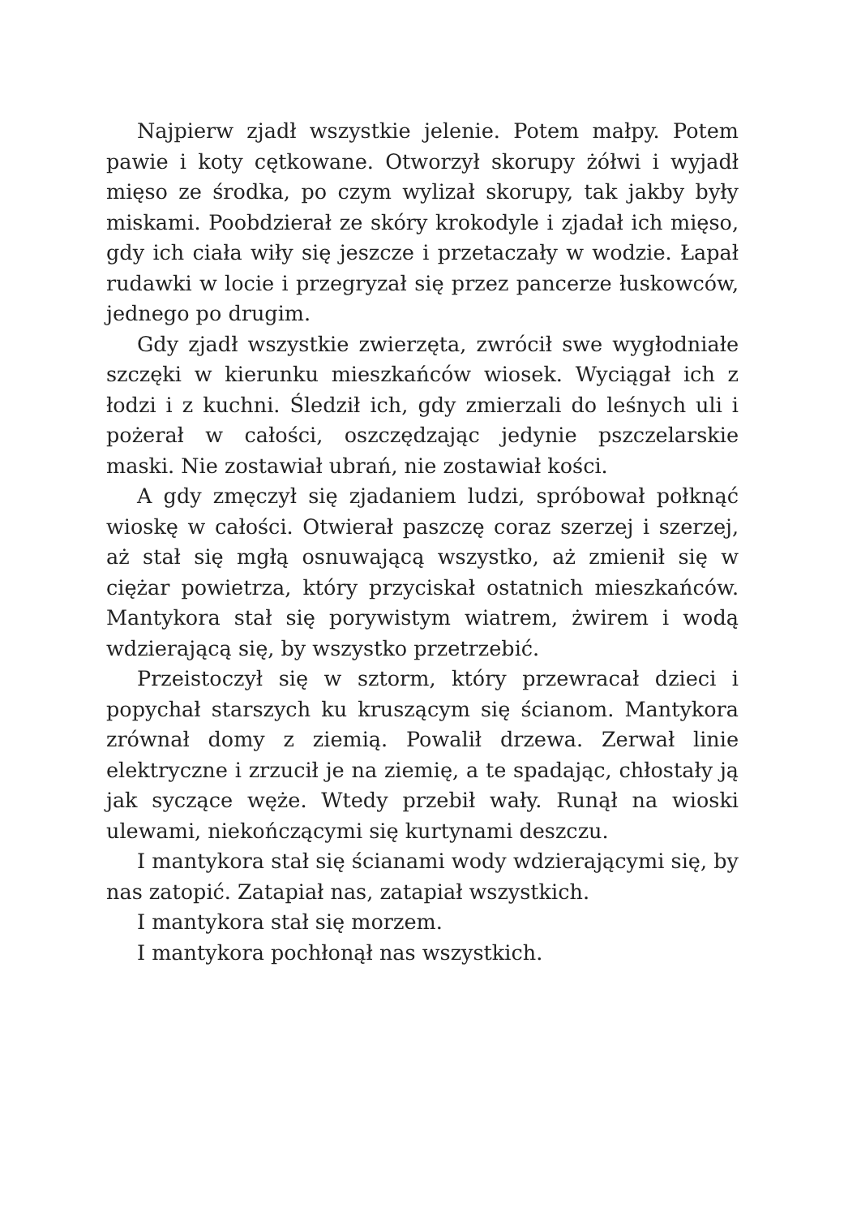Najpierw zjadł wszystkie jelenie. Potem małpy. Potem pawie i koty cętkowane. Otworzył skorupy żółwi i wyjadł mięso ze środka, po czym wylizał skorupy, tak jakby były miskami. Poobdzierał ze skóry krokodyle i zjadał ich mięso, gdy ich ciała wiły się jeszcze i przetaczały w wodzie. Łapał rudawki w locie i przegryzał się przez pancerze łuskowców, jednego po drugim.
Gdy zjadł wszystkie zwierzęta, zwrócił swe wygłodniałe szczęki w kierunku mieszkańców wiosek. Wyciągał ich z łodzi i z kuchni. Śledził ich, gdy zmierzali do leśnych uli i pożerał w całości, oszczędzając jedynie pszczelarskie maski. Nie zostawiał ubrań, nie zostawiał kości.
A gdy zmęczył się zjadaniem ludzi, spróbował połknąć wioskę w całości. Otwierał paszczę coraz szerzej i szerzej, aż stał się mgłą osnuwającą wszystko, aż zmienił się w ciężar powietrza, który przyciskał ostatnich mieszkańców. Mantykora stał się porywistym wiatrem, żwirem i wodą wdzierającą się, by wszystko przetrzebić.
Przeistoczył się w sztorm, który przewracał dzieci i popychał starszych ku kruszącym się ścianom. Mantykora zrównał domy z ziemią. Powalił drzewa. Zerwał linie elektryczne i zrzucił je na ziemię, a te spadając, chłostały ją jak syczące węże. Wtedy przebił wały. Runął na wioski ulewami, niekończącymi się kurtynami deszczu.
I mantykora stał się ścianami wody wdzierającymi się, by nas zatopić. Zatapiał nas, zatapiał wszystkich.
I mantykora stał się morzem.
I mantykora pochłonął nas wszystkich.